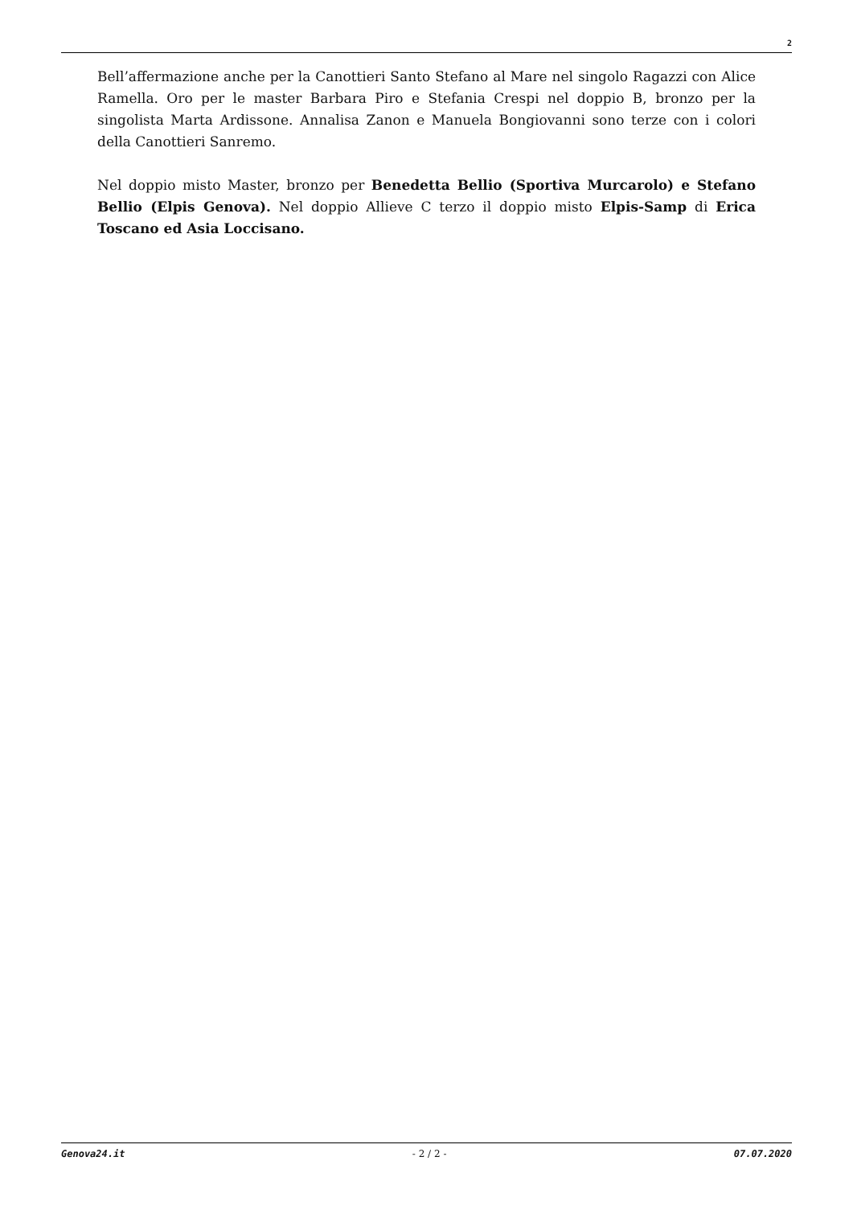2
Bell’affermazione anche per la Canottieri Santo Stefano al Mare nel singolo Ragazzi con Alice Ramella. Oro per le master Barbara Piro e Stefania Crespi nel doppio B, bronzo per la singolista Marta Ardissone. Annalisa Zanon e Manuela Bongiovanni sono terze con i colori della Canottieri Sanremo.
Nel doppio misto Master, bronzo per Benedetta Bellio (Sportiva Murcarolo) e Stefano Bellio (Elpis Genova). Nel doppio Allieve C terzo il doppio misto Elpis-Samp di Erica Toscano ed Asia Loccisano.
Genova24.it - 2 / 2 - 07.07.2020